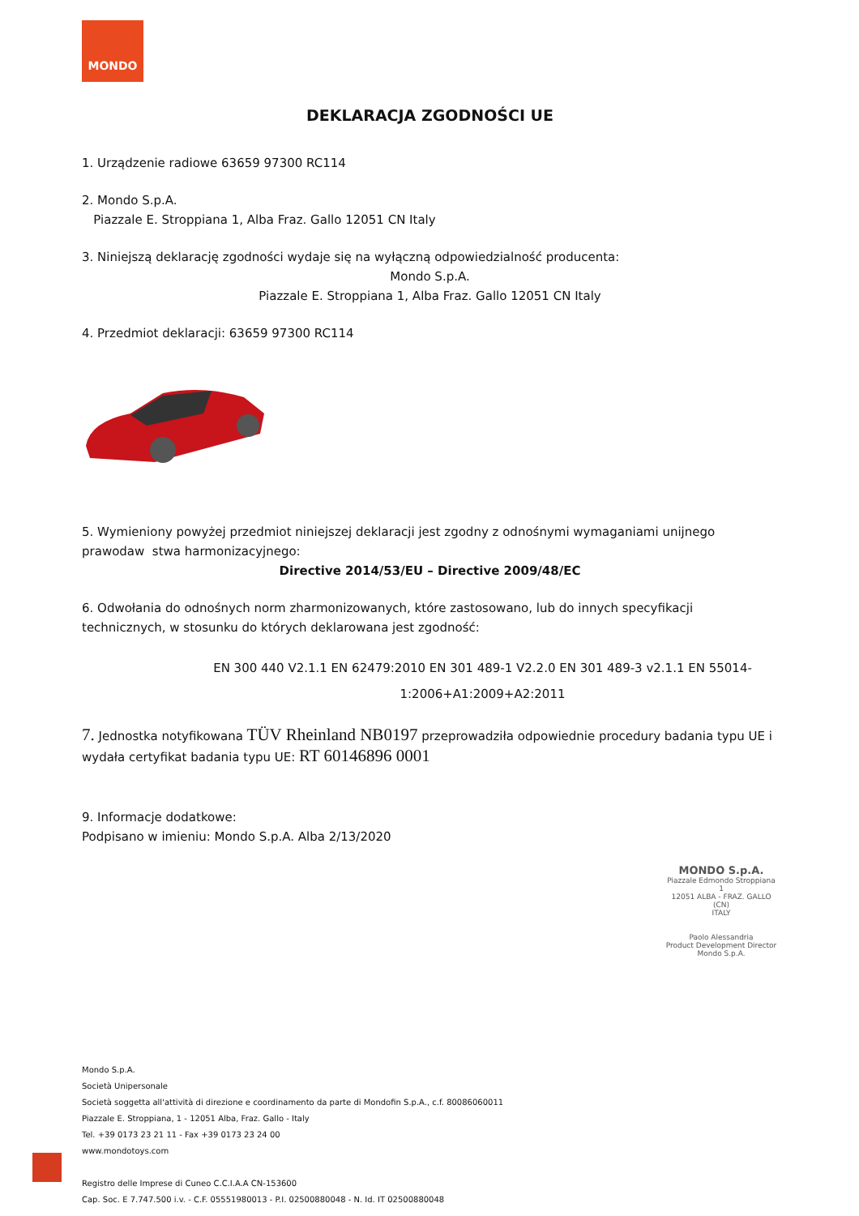MONDO
DEKLARACJA ZGODNOŚCI UE
1. Urządzenie radiowe 63659 97300 RC114
2. Mondo S.p.A.
Piazzale E. Stroppiana 1, Alba Fraz. Gallo 12051 CN Italy
3. Niniejszą deklarację zgodności wydaje się na wyłączną odpowiedzialność producenta:
Mondo S.p.A.
Piazzale E. Stroppiana 1, Alba Fraz. Gallo 12051 CN Italy
4. Przedmiot deklaracji: 63659 97300 RC114
5. Wymieniony powyżej przedmiot niniejszej deklaracji jest zgodny z odnośnymi wymaganiami unijnego prawodaw stwa harmonizacyjnego:
Directive 2014/53/EU – Directive 2009/48/EC
6. Odwołania do odnośnych norm zharmonizowanych, które zastosowano, lub do innych specyfikacji technicznych, w stosunku do których deklarowana jest zgodność:
EN 300 440 V2.1.1 EN 62479:2010 EN 301 489-1 V2.2.0 EN 301 489-3 v2.1.1 EN 55014-
1:2006+A1:2009+A2:2011
7. Jednostka notyfikowana TÜV Rheinland NB0197 przeprowadziła odpowiednie procedury badania typu UE i wydała certyfikat badania typu UE: RT 60146896 0001
9. Informacje dodatkowe:
Podpisano w imieniu: Mondo S.p.A. Alba 2/13/2020
MONDO S.p.A.
Piazzale Edmondo Stroppiana 1
12051 ALBA - FRAZ. GALLO (CN)
ITALY
Paolo Alessandria
Product Development Director
Mondo S.p.A.
Mondo S.p.A.
Società Unipersonale
Società soggetta all'attività di direzione e coordinamento da parte di Mondofin S.p.A., c.f. 80086060011
Piazzale E. Stroppiana, 1 - 12051 Alba, Fraz. Gallo - Italy
Tel. +39 0173 23 21 11 - Fax +39 0173 23 24 00
www.mondotoys.com
Registro delle Imprese di Cuneo C.C.I.A.A CN-153600
Cap. Soc. E 7.747.500 i.v. - C.F. 05551980013 - P.I. 02500880048 - N. Id. IT 02500880048